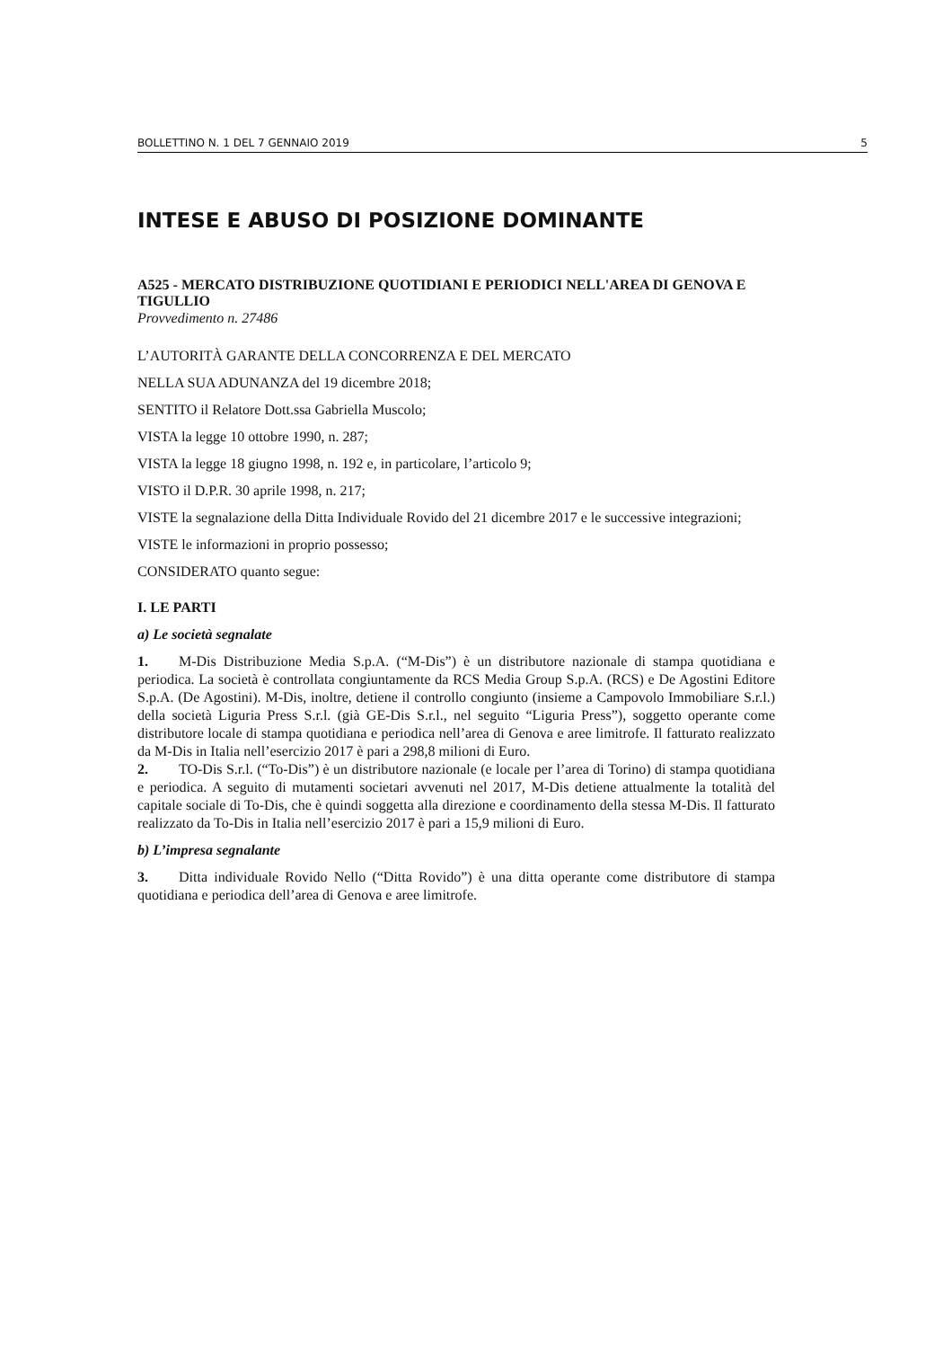BOLLETTINO N. 1 DEL 7 GENNAIO 2019 5
INTESE E ABUSO DI POSIZIONE DOMINANTE
A525 - MERCATO DISTRIBUZIONE QUOTIDIANI E PERIODICI NELL'AREA DI GENOVA E TIGULLIO
Provvedimento n. 27486
L’AUTORITÀ GARANTE DELLA CONCORRENZA E DEL MERCATO
NELLA SUA ADUNANZA del 19 dicembre 2018;
SENTITO il Relatore Dott.ssa Gabriella Muscolo;
VISTA la legge 10 ottobre 1990, n. 287;
VISTA la legge 18 giugno 1998, n. 192 e, in particolare, l’articolo 9;
VISTO il D.P.R. 30 aprile 1998, n. 217;
VISTE la segnalazione della Ditta Individuale Rovido del 21 dicembre 2017 e le successive integrazioni;
VISTE le informazioni in proprio possesso;
CONSIDERATO quanto segue:
I. LE PARTI
a) Le società segnalate
1. M-Dis Distribuzione Media S.p.A. (“M-Dis”) è un distributore nazionale di stampa quotidiana e periodica. La società è controllata congiuntamente da RCS Media Group S.p.A. (RCS) e De Agostini Editore S.p.A. (De Agostini). M-Dis, inoltre, detiene il controllo congiunto (insieme a Campovolo Immobiliare S.r.l.) della società Liguria Press S.r.l. (già GE-Dis S.r.l., nel seguito “Liguria Press”), soggetto operante come distributore locale di stampa quotidiana e periodica nell’area di Genova e aree limitrofe. Il fatturato realizzato da M-Dis in Italia nell’esercizio 2017 è pari a 298,8 milioni di Euro.
2. TO-Dis S.r.l. (“To-Dis”) è un distributore nazionale (e locale per l’area di Torino) di stampa quotidiana e periodica. A seguito di mutamenti societari avvenuti nel 2017, M-Dis detiene attualmente la totalità del capitale sociale di To-Dis, che è quindi soggetta alla direzione e coordinamento della stessa M-Dis. Il fatturato realizzato da To-Dis in Italia nell’esercizio 2017 è pari a 15,9 milioni di Euro.
b) L’impresa segnalante
3. Ditta individuale Rovido Nello (“Ditta Rovido”) è una ditta operante come distributore di stampa quotidiana e periodica dell’area di Genova e aree limitrofe.